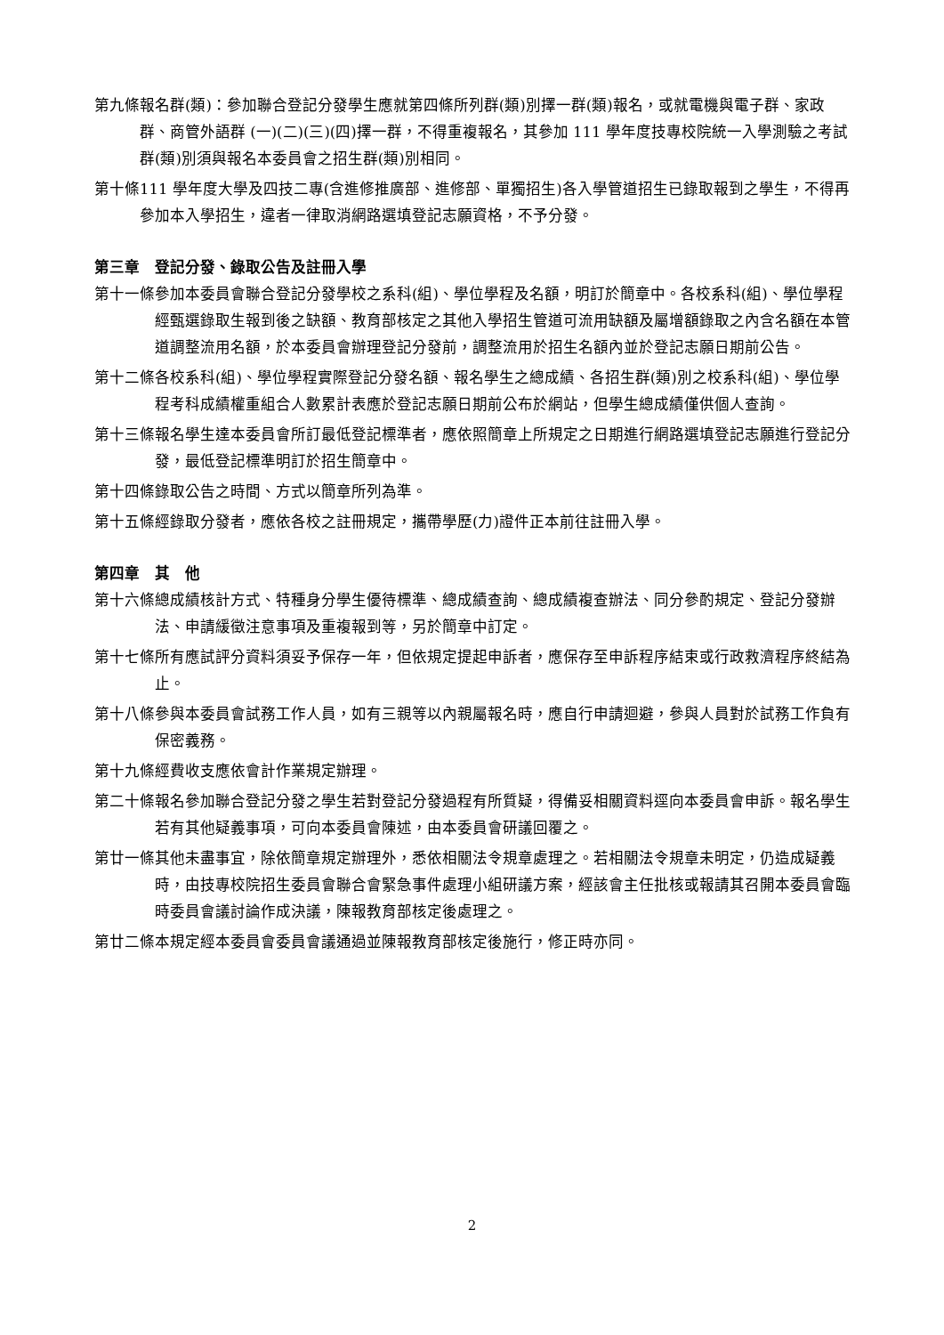第九條 報名群(類)：參加聯合登記分發學生應就第四條所列群(類)別擇一群(類)報名，或就電機與電子群、家政群、商管外語群 (一)(二)(三)(四)擇一群，不得重複報名，其參加 111 學年度技專校院統一入學測驗之考試群(類)別須與報名本委員會之招生群(類)別相同。
第十條 111 學年度大學及四技二專(含進修推廣部、進修部、單獨招生)各入學管道招生已錄取報到之學生，不得再參加本入學招生，違者一律取消網路選填登記志願資格，不予分發。
第三章　登記分發、錄取公告及註冊入學
第十一條 參加本委員會聯合登記分發學校之系科(組)、學位學程及名額，明訂於簡章中。各校系科(組)、學位學程經甄選錄取生報到後之缺額、教育部核定之其他入學招生管道可流用缺額及屬增額錄取之內含名額在本管道調整流用名額，於本委員會辦理登記分發前，調整流用於招生名額內並於登記志願日期前公告。
第十二條 各校系科(組)、學位學程實際登記分發名額、報名學生之總成績、各招生群(類)別之校系科(組)、學位學程考科成績權重組合人數累計表應於登記志願日期前公布於網站，但學生總成績僅供個人查詢。
第十三條 報名學生達本委員會所訂最低登記標準者，應依照簡章上所規定之日期進行網路選填登記志願進行登記分發，最低登記標準明訂於招生簡章中。
第十四條 錄取公告之時間、方式以簡章所列為準。
第十五條 經錄取分發者，應依各校之註冊規定，攜帶學歷(力)證件正本前往註冊入學。
第四章　其　他
第十六條 總成績核計方式、特種身分學生優待標準、總成績查詢、總成績複查辦法、同分參酌規定、登記分發辦法、申請緩徵注意事項及重複報到等，另於簡章中訂定。
第十七條 所有應試評分資料須妥予保存一年，但依規定提起申訴者，應保存至申訴程序結束或行政救濟程序終結為止。
第十八條 參與本委員會試務工作人員，如有三親等以內親屬報名時，應自行申請迴避，參與人員對於試務工作負有保密義務。
第十九條 經費收支應依會計作業規定辦理。
第二十條 報名參加聯合登記分發之學生若對登記分發過程有所質疑，得備妥相關資料逕向本委員會申訴。報名學生若有其他疑義事項，可向本委員會陳述，由本委員會研議回覆之。
第廿一條 其他未盡事宜，除依簡章規定辦理外，悉依相關法令規章處理之。若相關法令規章未明定，仍造成疑義時，由技專校院招生委員會聯合會緊急事件處理小組研議方案，經該會主任批核或報請其召開本委員會臨時委員會議討論作成決議，陳報教育部核定後處理之。
第廿二條 本規定經本委員會委員會議通過並陳報教育部核定後施行，修正時亦同。
2